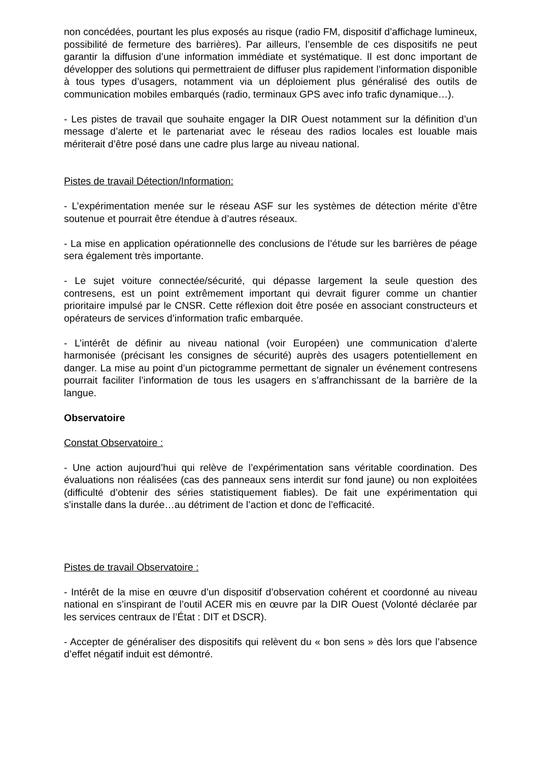non concédées, pourtant les plus exposés au risque (radio FM, dispositif d’affichage lumineux, possibilité de fermeture des barrières). Par ailleurs, l’ensemble de ces dispositifs ne peut garantir la diffusion d’une information immédiate et systématique. Il est donc important de développer des solutions qui permettraient de diffuser plus rapidement l’information disponible à tous types d’usagers, notamment via un déploiement plus généralisé des outils de communication mobiles embarqués (radio, terminaux GPS avec info trafic dynamique…).
- Les pistes de travail que souhaite engager la DIR Ouest notamment sur la définition d’un message d’alerte et le partenariat avec le réseau des radios locales est louable mais mériterait d’être posé dans une cadre plus large au niveau national.
Pistes de travail Détection/Information:
- L’expérimentation menée sur le réseau ASF sur les systèmes de détection mérite d’être soutenue et pourrait être étendue à d’autres réseaux.
- La mise en application opérationnelle des conclusions de l’étude sur les barrières de péage sera également très importante.
- Le sujet voiture connectée/sécurité, qui dépasse largement la seule question des contresens, est un point extrêmement important qui devrait figurer comme un chantier prioritaire impulsé par le CNSR. Cette réflexion doit être posée en associant constructeurs et opérateurs de services d’information trafic embarquée.
- L’intérêt de définir au niveau national (voir Européen) une communication d’alerte harmonisée (précisant les consignes de sécurité) auprès des usagers potentiellement en danger. La mise au point d’un pictogramme permettant de signaler un événement contresens pourrait faciliter l’information de tous les usagers en s’affranchissant de la barrière de la langue.
Observatoire
Constat Observatoire :
- Une action aujourd’hui qui relève de l’expérimentation sans véritable coordination. Des évaluations non réalisées (cas des panneaux sens interdit sur fond jaune) ou non exploitées (difficulté d’obtenir des séries statistiquement fiables). De fait une expérimentation qui s’installe dans la durée…au détriment de l’action et donc de l’efficacité.
Pistes de travail Observatoire :
- Intérêt de la mise en œuvre d’un dispositif d’observation cohérent et coordonné au niveau national en s’inspirant de l’outil ACER mis en œuvre par la DIR Ouest (Volonté déclarée par les services centraux de l’État : DIT et DSCR).
- Accepter de généraliser des dispositifs qui relèvent du « bon sens » dès lors que l’absence d’effet négatif induit est démontré.